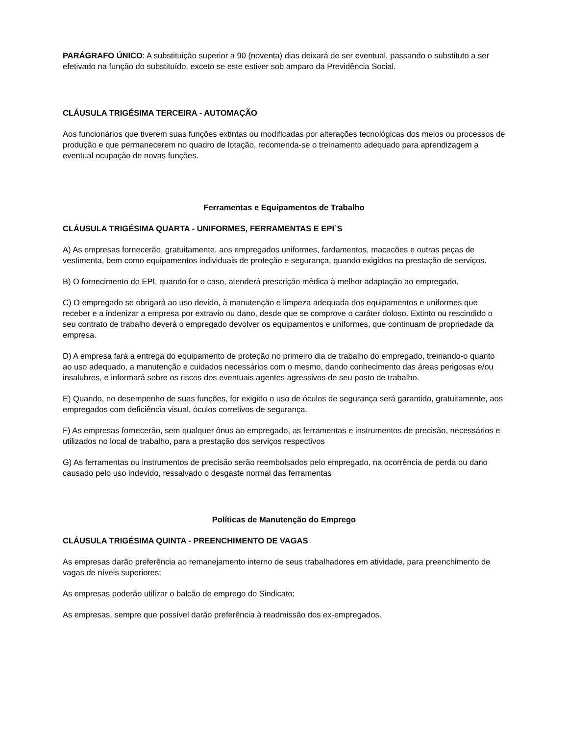PARÁGRAFO ÚNICO: A substituição superior a 90 (noventa) dias deixará de ser eventual, passando o substituto a ser efetivado na função do substituído, exceto se este estiver sob amparo da Previdência Social.
CLÁUSULA TRIGÉSIMA TERCEIRA - AUTOMAÇÃO
Aos funcionários que tiverem suas funções extintas ou modificadas por alterações tecnológicas dos meios ou processos de produção e que permanecerem no quadro de lotação, recomenda-se o treinamento adequado para aprendizagem a eventual ocupação de novas funções.
Ferramentas e Equipamentos de Trabalho
CLÁUSULA TRIGÉSIMA QUARTA - UNIFORMES, FERRAMENTAS E EPI`S
A) As empresas fornecerão, gratuitamente, aos empregados uniformes, fardamentos, macacões e outras peças de vestimenta, bem como equipamentos individuais de proteção e segurança, quando exigidos na prestação de serviços.
B) O fornecimento do EPI, quando for o caso, atenderá prescrição médica à melhor adaptação ao empregado.
C) O empregado se obrigará ao uso devido, à manutenção e limpeza adequada dos equipamentos e uniformes que receber e a indenizar a empresa por extravio ou dano, desde que se comprove o caráter doloso. Extinto ou rescindido o seu contrato de trabalho deverá o empregado devolver os equipamentos e uniformes, que continuam de propriedade da empresa.
D) A empresa fará a entrega do equipamento de proteção no primeiro dia de trabalho do empregado, treinando-o quanto ao uso adequado, a manutenção e cuidados necessários com o mesmo, dando conhecimento das áreas perigosas e/ou insalubres, e informará sobre os riscos dos eventuais agentes agressivos de seu posto de trabalho.
E) Quando, no desempenho de suas funções, for exigido o uso de óculos de segurança será garantido, gratuitamente, aos empregados com deficiência visual, óculos corretivos de segurança.
F) As empresas fornecerão, sem qualquer ônus ao empregado, as ferramentas e instrumentos de precisão, necessários e utilizados no local de trabalho, para a prestação dos serviços respectivos
G) As ferramentas ou instrumentos de precisão serão reembolsados pelo empregado, na ocorrência de perda ou dano causado pelo uso indevido, ressalvado o desgaste normal das ferramentas
Políticas de Manutenção do Emprego
CLÁUSULA TRIGÉSIMA QUINTA - PREENCHIMENTO DE VAGAS
As empresas darão preferência ao remanejamento interno de seus trabalhadores em atividade, para preenchimento de vagas de níveis superiores;
As empresas poderão utilizar o balcão de emprego do Sindicato;
As empresas, sempre que possível darão preferência à readmissão dos ex-empregados.